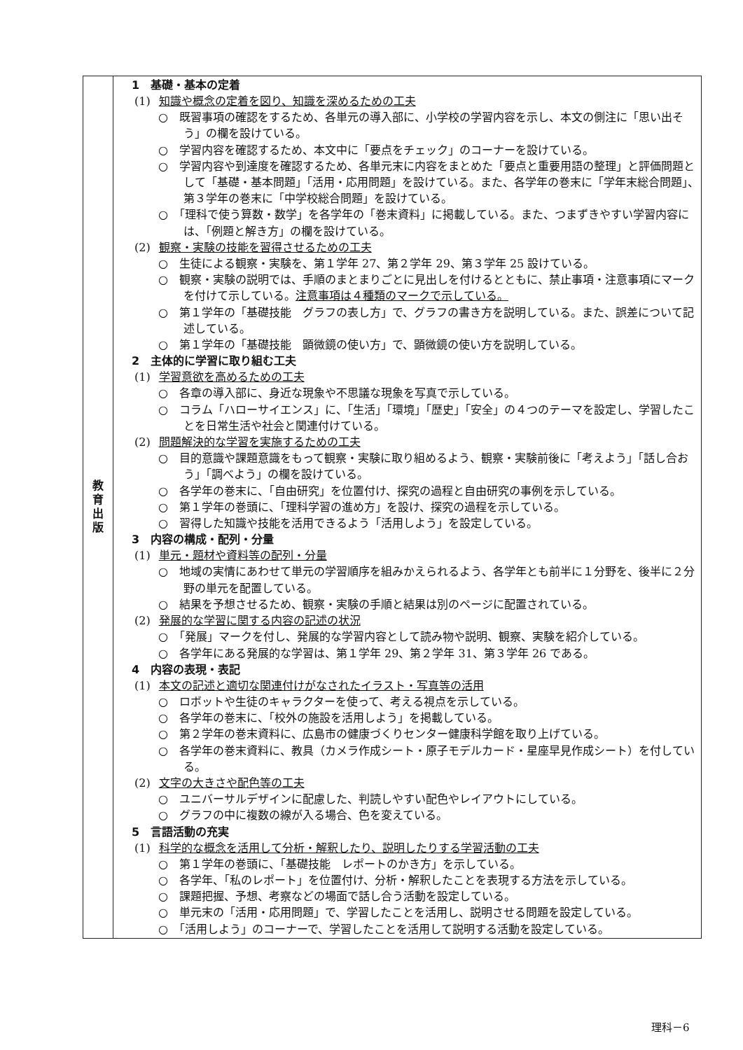| 教 育 出 版 | 1 基礎・基本の定着 (1) 知識や概念の定着を図り、知識を深めるための工夫 ○ 既習事項の確認をするため、各単元の導入部に、小学校の学習内容を示し、本文の側注に「思い出そう」の欄を設けている。 ○ 学習内容を確認するため、本文中に「要点をチェック」のコーナーを設けている。 ○ 学習内容や到達度を確認するため、各単元末に内容をまとめた「要点と重要用語の整理」と評価問題として「基礎・基本問題」「活用・応用問題」を設けている。また、各学年の巻末に「学年末総合問題」、第３学年の巻末に「中学校総合問題」を設けている。 ○ 「理科で使う算数・数学」を各学年の「巻末資料」に掲載している。また、つまずきやすい学習内容には、「例題と解き方」の欄を設けている。 (2) 観察・実験の技能を習得させるための工夫 ○ 生徒による観察・実験を、第１学年 27、第２学年 29、第３学年 25 設けている。 ○ 観察・実験の説明では、手順のまとまりごとに見出しを付けるとともに、禁止事項・注意事項にマークを付けて示している。 注意事項は４種類のマークで示している。 ○ 第１学年の「基礎技能 グラフの表し方」で、グラフの書き方を説明している。また、誤差について記述している。 ○ 第１学年の「基礎技能 顕微鏡の使い方」で、顕微鏡の使い方を説明している。 2 主体的に学習に取り組む工夫 (1) 学習意欲を高めるための工夫 ○ 各章の導入部に、身近な現象や不思議な現象を写真で示している。 ○ コラム「ハローサイエンス」に、「生活」「環境」「歴史」「安全」の４つのテーマを設定し、学習したことを日常生活や社会と関連付けている。 (2) 問題解決的な学習を実施するための工夫 ○ 目的意識や課題意識をもって観察・実験に取り組めるよう、観察・実験前後に「考えよう」「話し合おう」「調べよう」の欄を設けている。 ○ 各学年の巻末に、「自由研究」を位置付け、探究の過程と自由研究の事例を示している。 ○ 第１学年の巻頭に、「理科学習の進め方」を設け、探究の過程を示している。 ○ 習得した知識や技能を活用できるよう「活用しよう」を設定している。 3 内容の構成・配列・分量 (1) 単元・題材や資料等の配列・分量 ○ 地域の実情にあわせて単元の学習順序を組みかえられるよう、各学年とも前半に１分野を、後半に２分野の単元を配置している。 ○ 結果を予想させるため、観察・実験の手順と結果は別のページに配置されている。 (2) 発展的な学習に関する内容の記述の状況 ○ 「発展」マークを付し、発展的な学習内容として読み物や説明、観察、実験を紹介している。 ○ 各学年にある発展的な学習は、第１学年 29、第２学年 31、第３学年 26 である。 4 内容の表現・表記 (1) 本文の記述と適切な関連付けがなされたイラスト・写真等の活用 ○ ロボットや生徒のキャラクターを使って、考える視点を示している。 ○ 各学年の巻末に、「校外の施設を活用しよう」を掲載している。 ○ 第２学年の巻末資料に、広島市の健康づくりセンター健康科学館を取り上げている。 ○ 各学年の巻末資料に、教具（カメラ作成シート・原子モデルカード・星座早見作成シート）を付している。 (2) 文字の大きさや配色等の工夫 ○ ユニバーサルデザインに配慮した、判読しやすい配色やレイアウトにしている。 ○ グラフの中に複数の線が入る場合、色を変えている。 5 言語活動の充実 (1) 科学的な概念を活用して分析・解釈したり、説明したりする学習活動の工夫 ○ 第１学年の巻頭に、「基礎技能 レポートのかき方」を示している。 ○ 各学年、「私のレポート」を位置付け、分析・解釈したことを表現する方法を示している。 ○ 課題把握、予想、考察などの場面で話し合う活動を設定している。 ○ 単元末の「活用・応用問題」で、学習したことを活用し、説明させる問題を設定している。 ○ 「活用しよう」のコーナーで、学習したことを活用して説明する活動を設定している。 |
理科－6